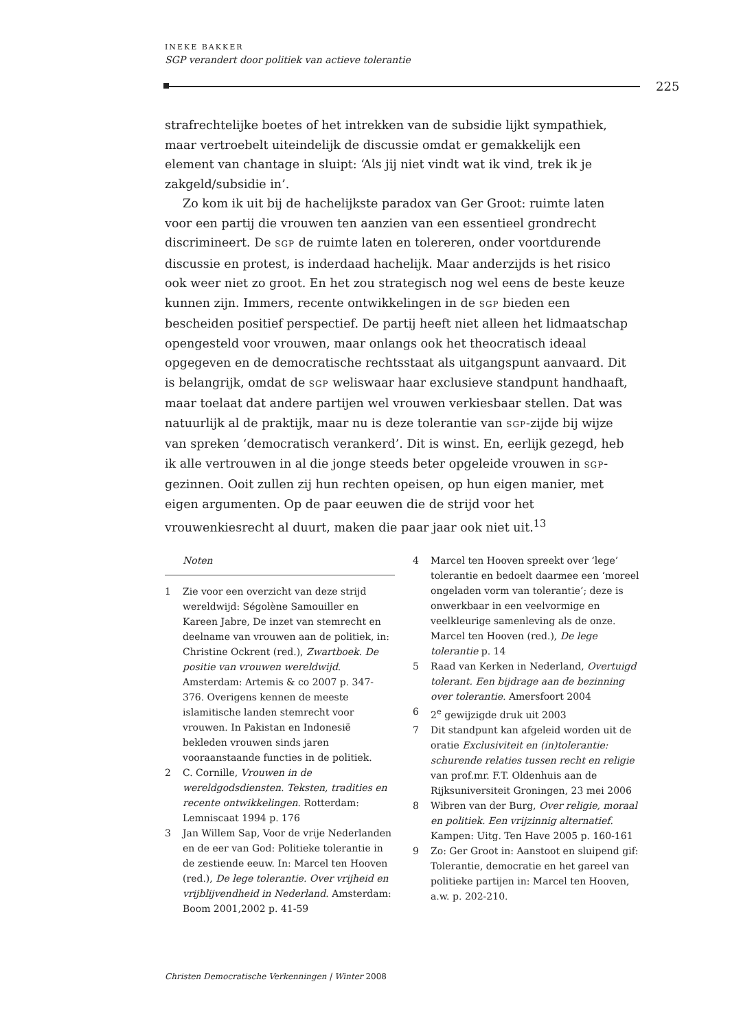INEKE BAKKER
SGP verandert door politiek van actieve tolerantie
225
strafrechtelijke boetes of het intrekken van de subsidie lijkt sympathiek, maar vertroebelt uiteindelijk de discussie omdat er gemakkelijk een element van chantage in sluipt: ‘Als jij niet vindt wat ik vind, trek ik je zakgeld/subsidie in’.
Zo kom ik uit bij de hachelijkste paradox van Ger Groot: ruimte laten voor een partij die vrouwen ten aanzien van een essentieel grondrecht discrimineert. De SGP de ruimte laten en tolereren, onder voortdurende discussie en protest, is inderdaad hachelijk. Maar anderzijds is het risico ook weer niet zo groot. En het zou strategisch nog wel eens de beste keuze kunnen zijn. Immers, recente ontwikkelingen in de SGP bieden een bescheiden positief perspectief. De partij heeft niet alleen het lidmaatschap opengesteld voor vrouwen, maar onlangs ook het theocratisch ideaal opgegeven en de democratische rechtsstaat als uitgangspunt aanvaard. Dit is belangrijk, omdat de SGP weliswaar haar exclusieve standpunt handhaaft, maar toelaat dat andere partijen wel vrouwen verkiesbaar stellen. Dat was natuurlijk al de praktijk, maar nu is deze tolerantie van SGP-zijde bij wijze van spreken ‘democratisch verankerd’. Dit is winst. En, eerlijk gezegd, heb ik alle vertrouwen in al die jonge steeds beter opgeleide vrouwen in SGP-gezinnen. Ooit zullen zij hun rechten opeisen, op hun eigen manier, met eigen argumenten. Op de paar eeuwen die de strijd voor het vrouwenkiesrecht al duurt, maken die paar jaar ook niet uit.<sup>13</sup>
Noten
1 Zie voor een overzicht van deze strijd wereldwijd: Ségolène Samouiller en Kareen Jabre, De inzet van stemrecht en deelname van vrouwen aan de politiek, in: Christine Ockrent (red.), Zwartboek. De positie van vrouwen wereldwijd. Amsterdam: Artemis & co 2007 p. 347-376. Overigens kennen de meeste islamitische landen stemrecht voor vrouwen. In Pakistan en Indonesië bekleden vrouwen sinds jaren vooraanstaande functies in de politiek.
2 C. Cornille, Vrouwen in de wereldgodsdiensten. Teksten, tradities en recente ontwikkelingen. Rotterdam: Lemniscaat 1994 p. 176
3 Jan Willem Sap, Voor de vrije Nederlanden en de eer van God: Politieke tolerantie in de zestiende eeuw. In: Marcel ten Hooven (red.), De lege tolerantie. Over vrijheid en vrijblijvendheid in Nederland. Amsterdam: Boom 2001,2002 p. 41-59
4 Marcel ten Hooven spreekt over ‘lege’ tolerantie en bedoelt daarmee een ‘moreel ongeladen vorm van tolerantie’; deze is onwerkbaar in een veelvormige en veelkleurige samenleving als de onze. Marcel ten Hooven (red.), De lege tolerantie p. 14
5 Raad van Kerken in Nederland, Overtuigd tolerant. Een bijdrage aan de bezinning over tolerantie. Amersfoort 2004
6 2<sup>e</sup> gewijzigde druk uit 2003
7 Dit standpunt kan afgeleid worden uit de oratie Exclusiviteit en (in)tolerantie: schurende relaties tussen recht en religie van prof.mr. F.T. Oldenhuis aan de Rijksuniversiteit Groningen, 23 mei 2006
8 Wibren van der Burg, Over religie, moraal en politiek. Een vrijzinnig alternatief. Kampen: Uitg. Ten Have 2005 p. 160-161
9 Zo: Ger Groot in: Aanstoot en sluipend gif: Tolerantie, democratie en het gareel van politieke partijen in: Marcel ten Hooven, a.w. p. 202-210.
Christen Democratische Verkenningen | Winter 2008